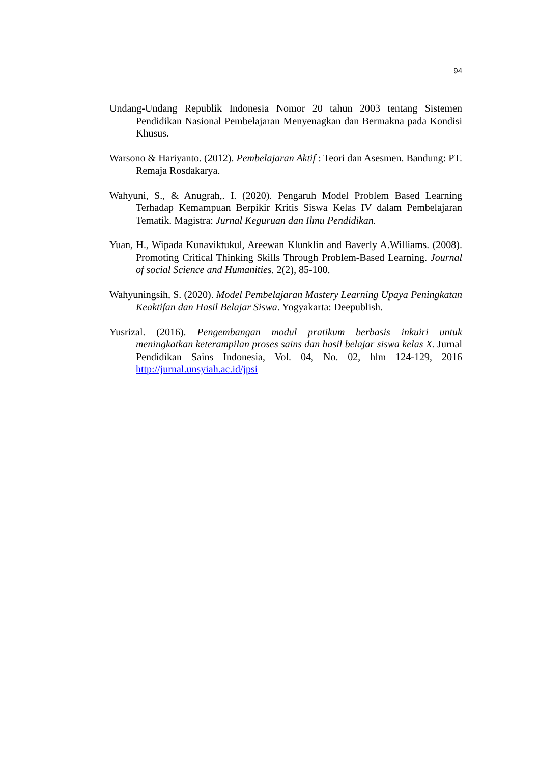94
Undang-Undang Republik Indonesia Nomor 20 tahun 2003 tentang Sistemen Pendidikan Nasional Pembelajaran Menyenagkan dan Bermakna pada Kondisi Khusus.
Warsono & Hariyanto. (2012). Pembelajaran Aktif : Teori dan Asesmen. Bandung: PT. Remaja Rosdakarya.
Wahyuni, S., & Anugrah,. I. (2020). Pengaruh Model Problem Based Learning Terhadap Kemampuan Berpikir Kritis Siswa Kelas IV dalam Pembelajaran Tematik. Magistra: Jurnal Keguruan dan Ilmu Pendidikan.
Yuan, H., Wipada Kunaviktukul, Areewan Klunklin and Baverly A.Williams. (2008). Promoting Critical Thinking Skills Through Problem-Based Learning. Journal of social Science and Humanities. 2(2), 85-100.
Wahyuningsih, S. (2020). Model Pembelajaran Mastery Learning Upaya Peningkatan Keaktifan dan Hasil Belajar Siswa. Yogyakarta: Deepublish.
Yusrizal. (2016). Pengembangan modul pratikum berbasis inkuiri untuk meningkatkan keterampilan proses sains dan hasil belajar siswa kelas X. Jurnal Pendidikan Sains Indonesia, Vol. 04, No. 02, hlm 124-129, 2016 http://jurnal.unsyiah.ac.id/jpsi